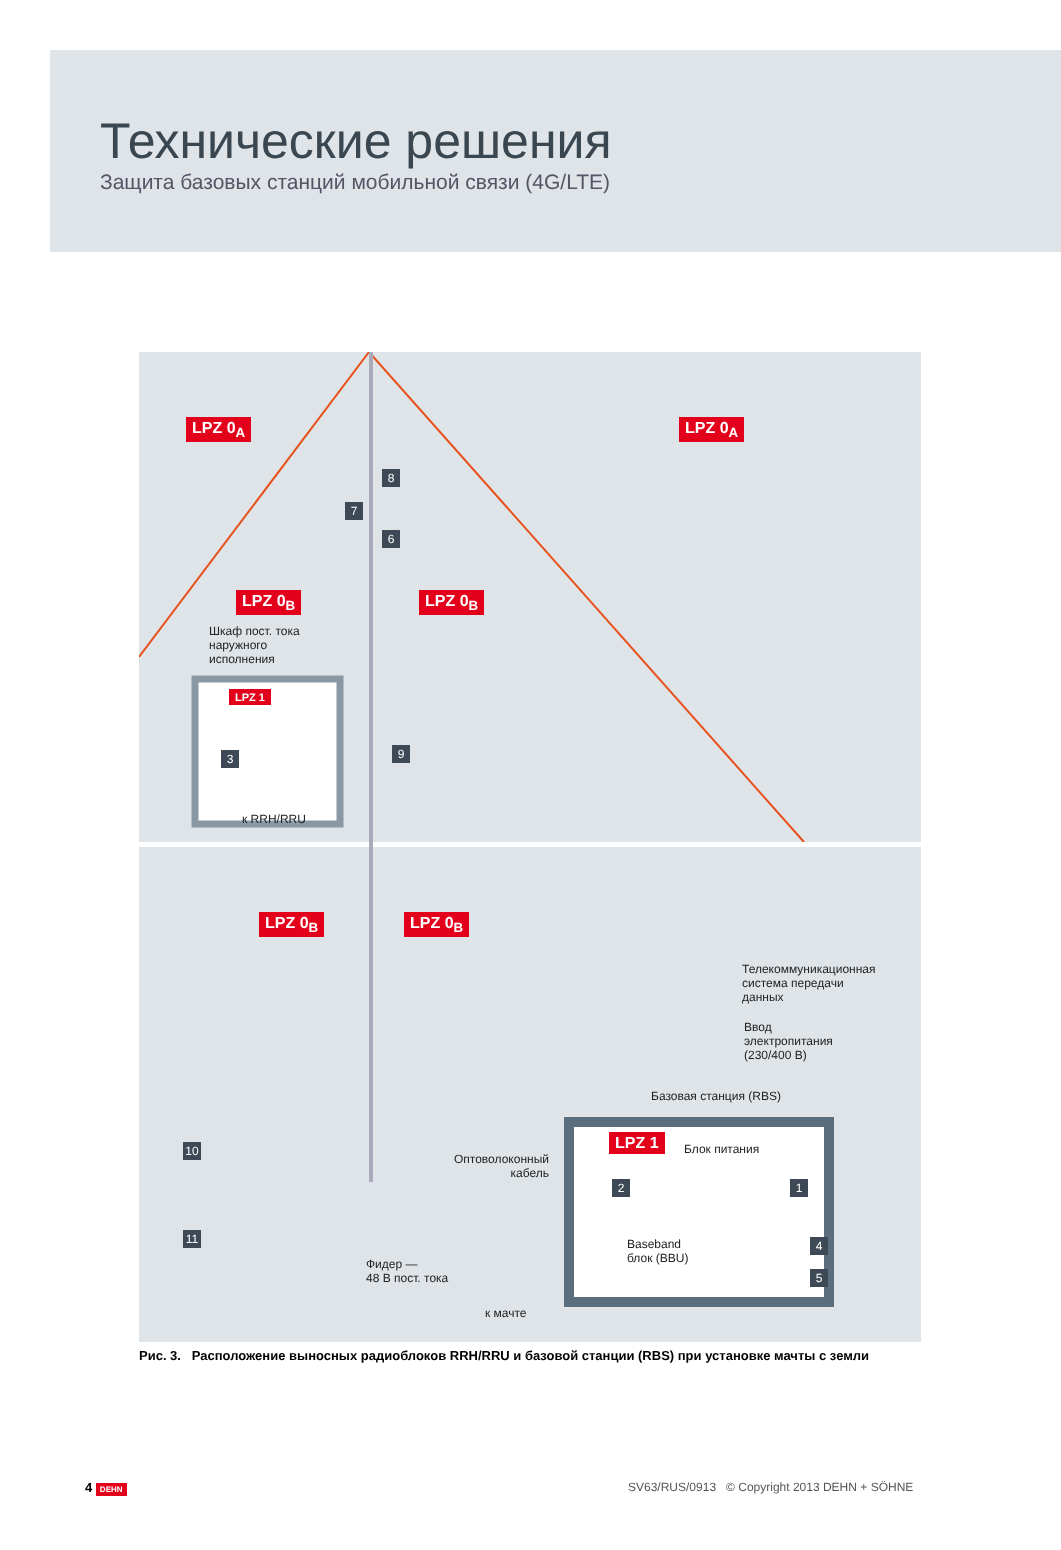Технические решения
Защита базовых станций мобильной связи (4G/LTE)
LPZ 0<sub>A</sub> LPZ 0<sub>A</sub>
8
7
6
LPZ 0<sub>B</sub> LPZ 0<sub>B</sub>
Шкаф пост. тока
наружного
исполнения
LPZ 1
3 9
к RRH/RRU
LPZ 0<sub>B</sub> LPZ 0<sub>B</sub>
Телекоммуникационная
система передачи
данных
Ввод
электропитания
(230/400 В)
Базовая станция (RBS)
LPZ 1 Блок питания
2 1
Оптоволоконный
кабель
10
11
Baseband
блок (BBU)
4
5
Фидер —
48 В пост. тока
к мачте
Рис. 3. Расположение выносных радиоблоков RRH/RRU и базовой станции (RBS) при установке мачты с земли
4 DEHN
SV63/RUS/0913 © Copyright 2013 DEHN + SÖHNE